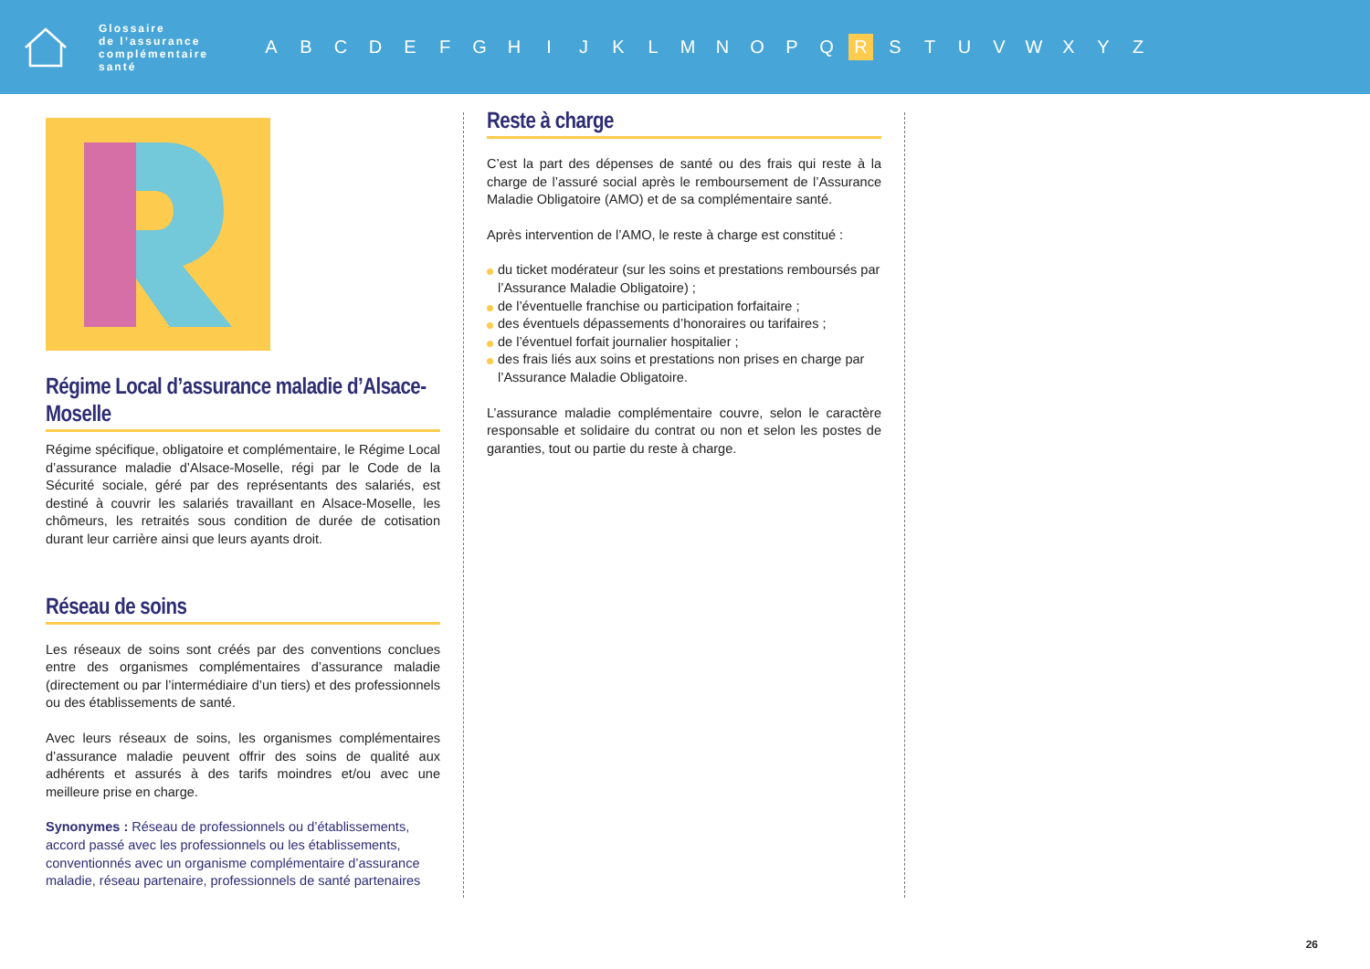Glossaire
de l’assurance
complémentaire
santé
ABCDEFGHIJKLMNOPQ R STUVWXYZ
Régime Local d’assurance maladie d’Alsace-Moselle
Régime spécifique, obligatoire et complémentaire, le Régime Local d’assurance maladie d’Alsace-Moselle, régi par le Code de la Sécurité sociale, géré par des représentants des salariés, est destiné à couvrir les salariés travaillant en Alsace-Moselle, les chômeurs, les retraités sous condition de durée de cotisation durant leur carrière ainsi que leurs ayants droit.
Réseau de soins
Les réseaux de soins sont créés par des conventions conclues entre des organismes complémentaires d’assurance maladie (directement ou par l’intermédiaire d’un tiers) et des professionnels ou des établissements de santé.
Avec leurs réseaux de soins, les organismes complémentaires d’assurance maladie peuvent offrir des soins de qualité aux adhérents et assurés à des tarifs moindres et/ou avec une meilleure prise en charge.
Synonymes : Réseau de professionnels ou d’établissements, accord passé avec les professionnels ou les établissements, conventionnés avec un organisme complémentaire d’assurance maladie, réseau partenaire, professionnels de santé partenaires
Reste à charge
C’est la part des dépenses de santé ou des frais qui reste à la charge de l’assuré social après le remboursement de l’Assurance Maladie Obligatoire (AMO) et de sa complémentaire santé.
Après intervention de l’AMO, le reste à charge est constitué :
du ticket modérateur (sur les soins et prestations remboursés par l’Assurance Maladie Obligatoire) ;
de l’éventuelle franchise ou participation forfaitaire ;
des éventuels dépassements d’honoraires ou tarifaires ;
de l’éventuel forfait journalier hospitalier ;
des frais liés aux soins et prestations non prises en charge par l’Assurance Maladie Obligatoire.
L’assurance maladie complémentaire couvre, selon le caractère responsable et solidaire du contrat ou non et selon les postes de garanties, tout ou partie du reste à charge.
26